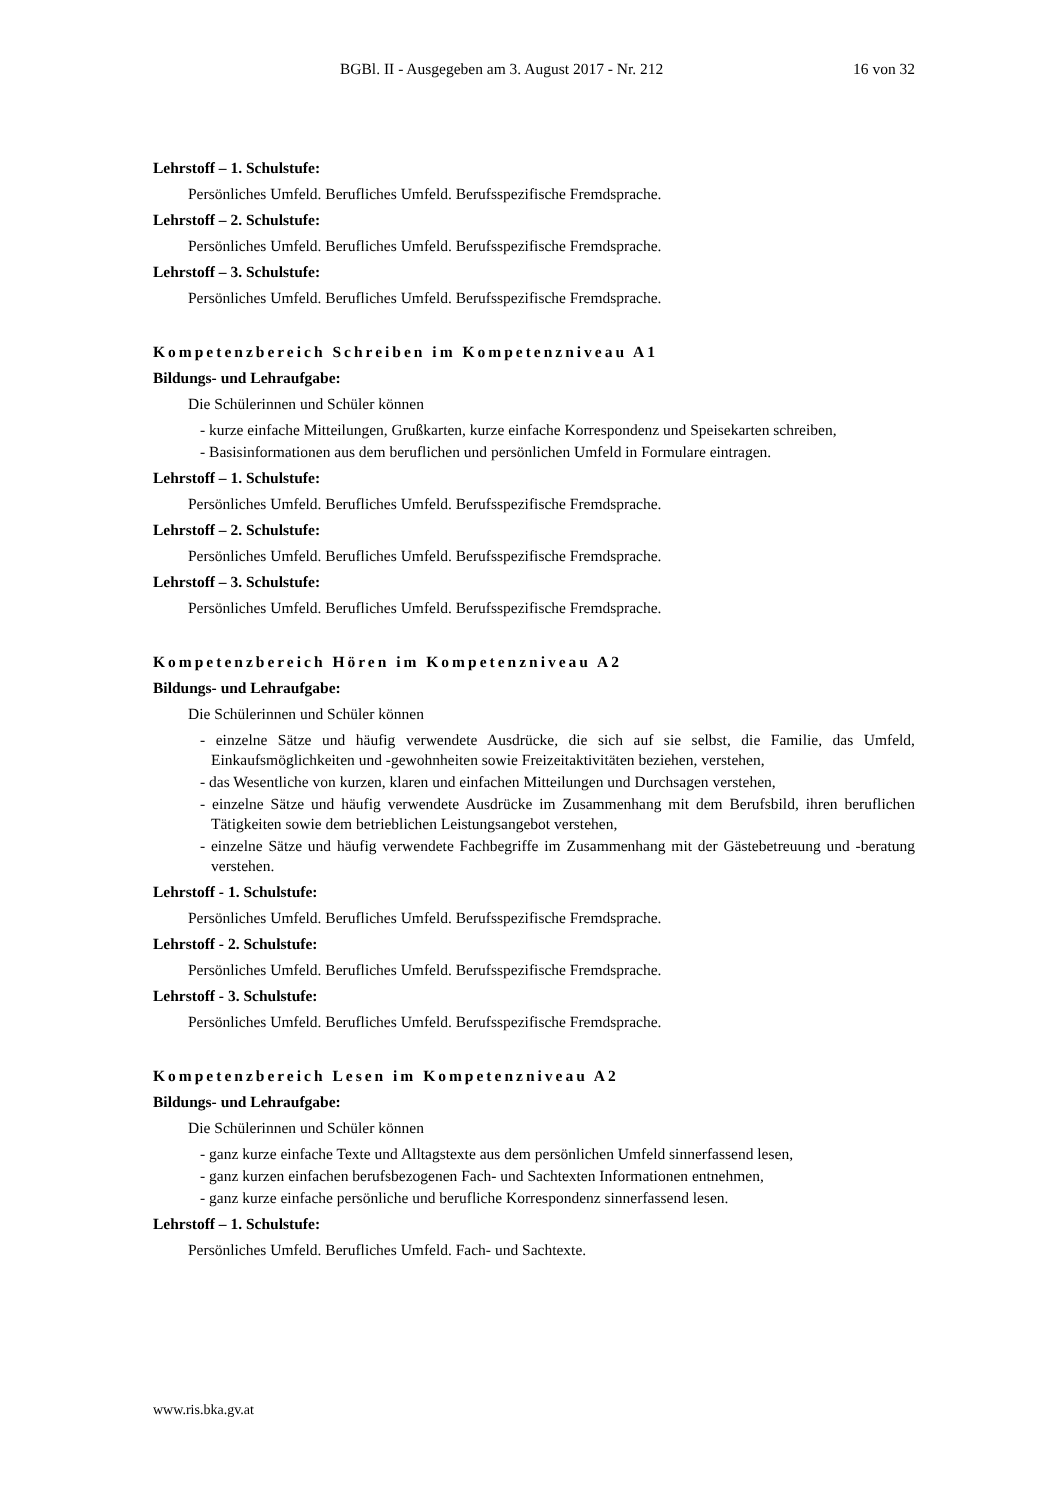BGBl. II - Ausgegeben am 3. August 2017 - Nr. 212 16 von 32
Lehrstoff – 1. Schulstufe:
Persönliches Umfeld. Berufliches Umfeld. Berufsspezifische Fremdsprache.
Lehrstoff – 2. Schulstufe:
Persönliches Umfeld. Berufliches Umfeld. Berufsspezifische Fremdsprache.
Lehrstoff – 3. Schulstufe:
Persönliches Umfeld. Berufliches Umfeld. Berufsspezifische Fremdsprache.
Kompetenzbereich Schreiben im Kompetenzniveau A1
Bildungs- und Lehraufgabe:
Die Schülerinnen und Schüler können
- kurze einfache Mitteilungen, Grußkarten, kurze einfache Korrespondenz und Speisekarten schreiben,
- Basisinformationen aus dem beruflichen und persönlichen Umfeld in Formulare eintragen.
Lehrstoff – 1. Schulstufe:
Persönliches Umfeld. Berufliches Umfeld. Berufsspezifische Fremdsprache.
Lehrstoff – 2. Schulstufe:
Persönliches Umfeld. Berufliches Umfeld. Berufsspezifische Fremdsprache.
Lehrstoff – 3. Schulstufe:
Persönliches Umfeld. Berufliches Umfeld. Berufsspezifische Fremdsprache.
Kompetenzbereich Hören im Kompetenzniveau A2
Bildungs- und Lehraufgabe:
Die Schülerinnen und Schüler können
- einzelne Sätze und häufig verwendete Ausdrücke, die sich auf sie selbst, die Familie, das Umfeld, Einkaufsmöglichkeiten und -gewohnheiten sowie Freizeitaktivitäten beziehen, verstehen,
- das Wesentliche von kurzen, klaren und einfachen Mitteilungen und Durchsagen verstehen,
- einzelne Sätze und häufig verwendete Ausdrücke im Zusammenhang mit dem Berufsbild, ihren beruflichen Tätigkeiten sowie dem betrieblichen Leistungsangebot verstehen,
- einzelne Sätze und häufig verwendete Fachbegriffe im Zusammenhang mit der Gästebetreuung und -beratung verstehen.
Lehrstoff - 1. Schulstufe:
Persönliches Umfeld. Berufliches Umfeld. Berufsspezifische Fremdsprache.
Lehrstoff - 2. Schulstufe:
Persönliches Umfeld. Berufliches Umfeld. Berufsspezifische Fremdsprache.
Lehrstoff - 3. Schulstufe:
Persönliches Umfeld. Berufliches Umfeld. Berufsspezifische Fremdsprache.
Kompetenzbereich Lesen im Kompetenzniveau A2
Bildungs- und Lehraufgabe:
Die Schülerinnen und Schüler können
- ganz kurze einfache Texte und Alltagstexte aus dem persönlichen Umfeld sinnerfassend lesen,
- ganz kurzen einfachen berufsbezogenen Fach- und Sachtexten Informationen entnehmen,
- ganz kurze einfache persönliche und berufliche Korrespondenz sinnerfassend lesen.
Lehrstoff – 1. Schulstufe:
Persönliches Umfeld. Berufliches Umfeld. Fach- und Sachtexte.
www.ris.bka.gv.at